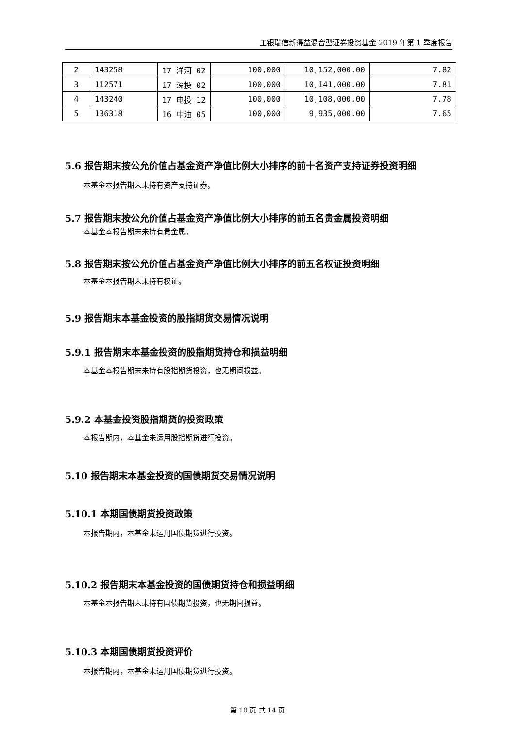工银瑞信新得益混合型证券投资基金 2019 年第 1 季度报告
| 2 | 143258 | 17 洋河 02 | 100,000 | 10,152,000.00 | 7.82 |
| 3 | 112571 | 17 深投 02 | 100,000 | 10,141,000.00 | 7.81 |
| 4 | 143240 | 17 电投 12 | 100,000 | 10,108,000.00 | 7.78 |
| 5 | 136318 | 16 中油 05 | 100,000 | 9,935,000.00 | 7.65 |
5.6 报告期末按公允价值占基金资产净值比例大小排序的前十名资产支持证券投资明细
本基金本报告期末未持有资产支持证券。
5.7 报告期末按公允价值占基金资产净值比例大小排序的前五名贵金属投资明细
本基金本报告期末未持有贵金属。
5.8 报告期末按公允价值占基金资产净值比例大小排序的前五名权证投资明细
本基金本报告期末未持有权证。
5.9 报告期末本基金投资的股指期货交易情况说明
5.9.1 报告期末本基金投资的股指期货持仓和损益明细
本基金本报告期末未持有股指期货投资，也无期间损益。
5.9.2 本基金投资股指期货的投资政策
本报告期内，本基金未运用股指期货进行投资。
5.10 报告期末本基金投资的国债期货交易情况说明
5.10.1 本期国债期货投资政策
本报告期内，本基金未运用国债期货进行投资。
5.10.2 报告期末本基金投资的国债期货持仓和损益明细
本基金本报告期末未持有国债期货投资，也无期间损益。
5.10.3 本期国债期货投资评价
本报告期内，本基金未运用国债期货进行投资。
第 10 页 共 14 页